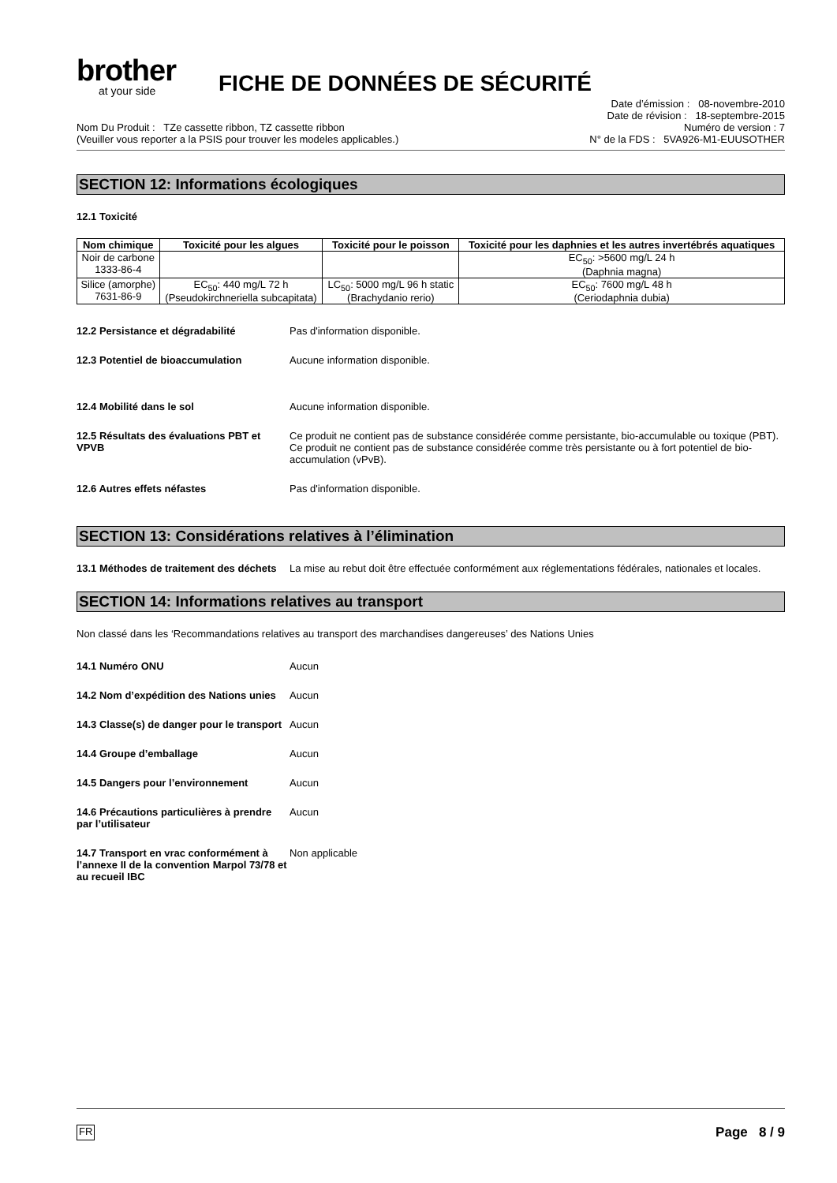brother
at your side
FICHE DE DONNÉES DE SÉCURITÉ
Nom Du Produit : TZe cassette ribbon, TZ cassette ribbon
(Veuiller vous reporter a la PSIS pour trouver les modeles applicables.)
Date d’émission : 08-novembre-2010
Date de révision : 18-septembre-2015
Numéro de version : 7
N° de la FDS : 5VA926-M1-EUUSOTHER
SECTION 12: Informations écologiques
12.1 Toxicité
| Nom chimique | Toxicité pour les algues | Toxicité pour le poisson | Toxicité pour les daphnies et les autres invertébrés aquatiques |
| --- | --- | --- | --- |
| Noir de carbone 1333-86-4 | | | EC<sub>50</sub>: >5600 mg/L 24 h (Daphnia magna) |
| Silice (amorphe) 7631-86-9 | EC<sub>50</sub>: 440 mg/L 72 h (Pseudokirchneriella subcapitata) | LC<sub>50</sub>: 5000 mg/L 96 h static (Brachydanio rerio) | EC<sub>50</sub>: 7600 mg/L 48 h (Ceriodaphnia dubia) |
12.2 Persistance et dégradabilité Pas d'information disponible.
12.3 Potentiel de bioaccumulation Aucune information disponible.
12.4 Mobilité dans le sol Aucune information disponible.
12.5 Résultats des évaluations PBT et VPVB
Ce produit ne contient pas de substance considérée comme persistante, bio-accumulable ou toxique (PBT). Ce produit ne contient pas de substance considérée comme très persistante ou à fort potentiel de bio-accumulation (vPvB).
12.6 Autres effets néfastes Pas d'information disponible.
SECTION 13: Considérations relatives à l’élimination
13.1 Méthodes de traitement des déchets
La mise au rebut doit être effectuée conformément aux réglementations fédérales, nationales et locales.
SECTION 14: Informations relatives au transport
Non classé dans les ‘Recommandations relatives au transport des marchandises dangereuses’ des Nations Unies
14.1 Numéro ONU Aucun
14.2 Nom d’expédition des Nations unies
Aucun
14.3 Classe(s) de danger pour le transport
Aucun
14.4 Groupe d’emballage Aucun
14.5 Dangers pour l’environnement Aucun
14.6 Précautions particulières à prendre par l’utilisateur
Aucun
14.7 Transport en vrac conformément à l’annexe II de la convention Marpol 73/78 et au recueil IBC
Non applicable
FR Page 8 / 9